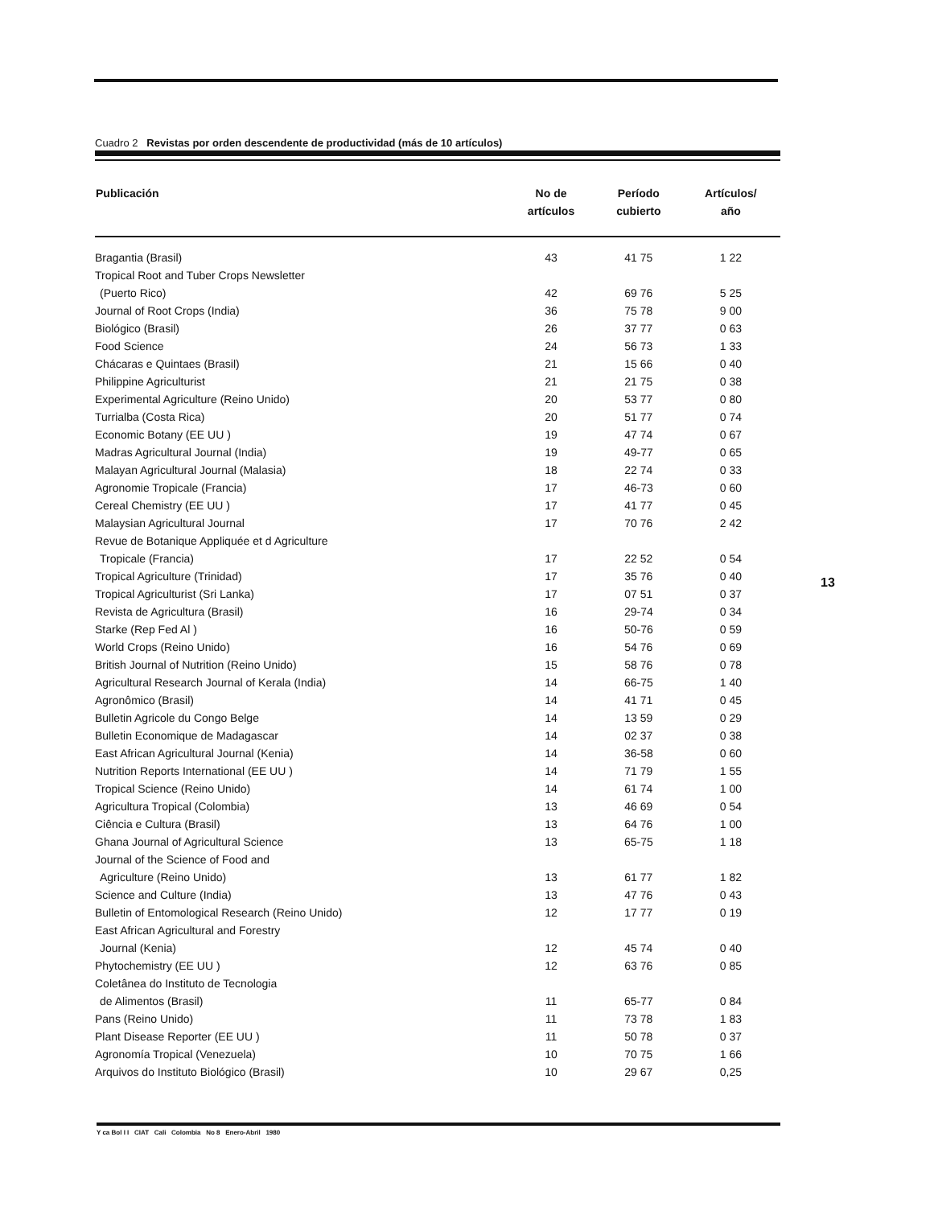Cuadro 2 Revistas por orden descendente de productividad (más de 10 artículos)
| Publicación | No de artículos | Período cubierto | Artículos/ año |
| --- | --- | --- | --- |
| Bragantia (Brasil) | 43 | 41 75 | 1 22 |
| Tropical Root and Tuber Crops Newsletter | | | |
| (Puerto Rico) | 42 | 69 76 | 5 25 |
| Journal of Root Crops (India) | 36 | 75 78 | 9 00 |
| Biológico (Brasil) | 26 | 37 77 | 0 63 |
| Food Science | 24 | 56 73 | 1 33 |
| Chácaras e Quintaes (Brasil) | 21 | 15 66 | 0 40 |
| Philippine Agriculturist | 21 | 21 75 | 0 38 |
| Experimental Agriculture (Reino Unido) | 20 | 53 77 | 0 80 |
| Turrialba (Costa Rica) | 20 | 51 77 | 0 74 |
| Economic Botany (EE UU ) | 19 | 47 74 | 0 67 |
| Madras Agricultural Journal (India) | 19 | 49-77 | 0 65 |
| Malayan Agricultural Journal (Malasia) | 18 | 22 74 | 0 33 |
| Agronomie Tropicale (Francia) | 17 | 46-73 | 0 60 |
| Cereal Chemistry (EE UU ) | 17 | 41 77 | 0 45 |
| Malaysian Agricultural Journal | 17 | 70 76 | 2 42 |
| Revue de Botanique Appliquée et d Agriculture | | | |
| Tropicale (Francia) | 17 | 22 52 | 0 54 |
| Tropical Agriculture (Trinidad) | 17 | 35 76 | 0 40 |
| Tropical Agriculturist (Sri Lanka) | 17 | 07 51 | 0 37 |
| Revista de Agricultura (Brasil) | 16 | 29-74 | 0 34 |
| Starke (Rep Fed Al ) | 16 | 50-76 | 0 59 |
| World Crops (Reino Unido) | 16 | 54 76 | 0 69 |
| British Journal of Nutrition (Reino Unido) | 15 | 58 76 | 0 78 |
| Agricultural Research Journal of Kerala (India) | 14 | 66-75 | 1 40 |
| Agronômico (Brasil) | 14 | 41 71 | 0 45 |
| Bulletin Agricole du Congo Belge | 14 | 13 59 | 0 29 |
| Bulletin Economique de Madagascar | 14 | 02 37 | 0 38 |
| East African Agricultural Journal (Kenia) | 14 | 36-58 | 0 60 |
| Nutrition Reports International (EE UU ) | 14 | 71 79 | 1 55 |
| Tropical Science (Reino Unido) | 14 | 61 74 | 1 00 |
| Agricultura Tropical (Colombia) | 13 | 46 69 | 0 54 |
| Ciência e Cultura (Brasil) | 13 | 64 76 | 1 00 |
| Ghana Journal of Agricultural Science | 13 | 65-75 | 1 18 |
| Journal of the Science of Food and | | | |
| Agriculture (Reino Unido) | 13 | 61 77 | 1 82 |
| Science and Culture (India) | 13 | 47 76 | 0 43 |
| Bulletin of Entomological Research (Reino Unido) | 12 | 17 77 | 0 19 |
| East African Agricultural and Forestry | | | |
| Journal (Kenia) | 12 | 45 74 | 0 40 |
| Phytochemistry (EE UU ) | 12 | 63 76 | 0 85 |
| Coletânea do Instituto de Tecnologia | | | |
| de Alimentos (Brasil) | 11 | 65-77 | 0 84 |
| Pans (Reino Unido) | 11 | 73 78 | 1 83 |
| Plant Disease Reporter (EE UU ) | 11 | 50 78 | 0 37 |
| Agronomía Tropical (Venezuela) | 10 | 70 75 | 1 66 |
| Arquivos do Instituto Biológico (Brasil) | 10 | 29 67 | 0,25 |
13
Y ca Bol I I CIAT Cali Colombia No 8 Enero-Abril 1980